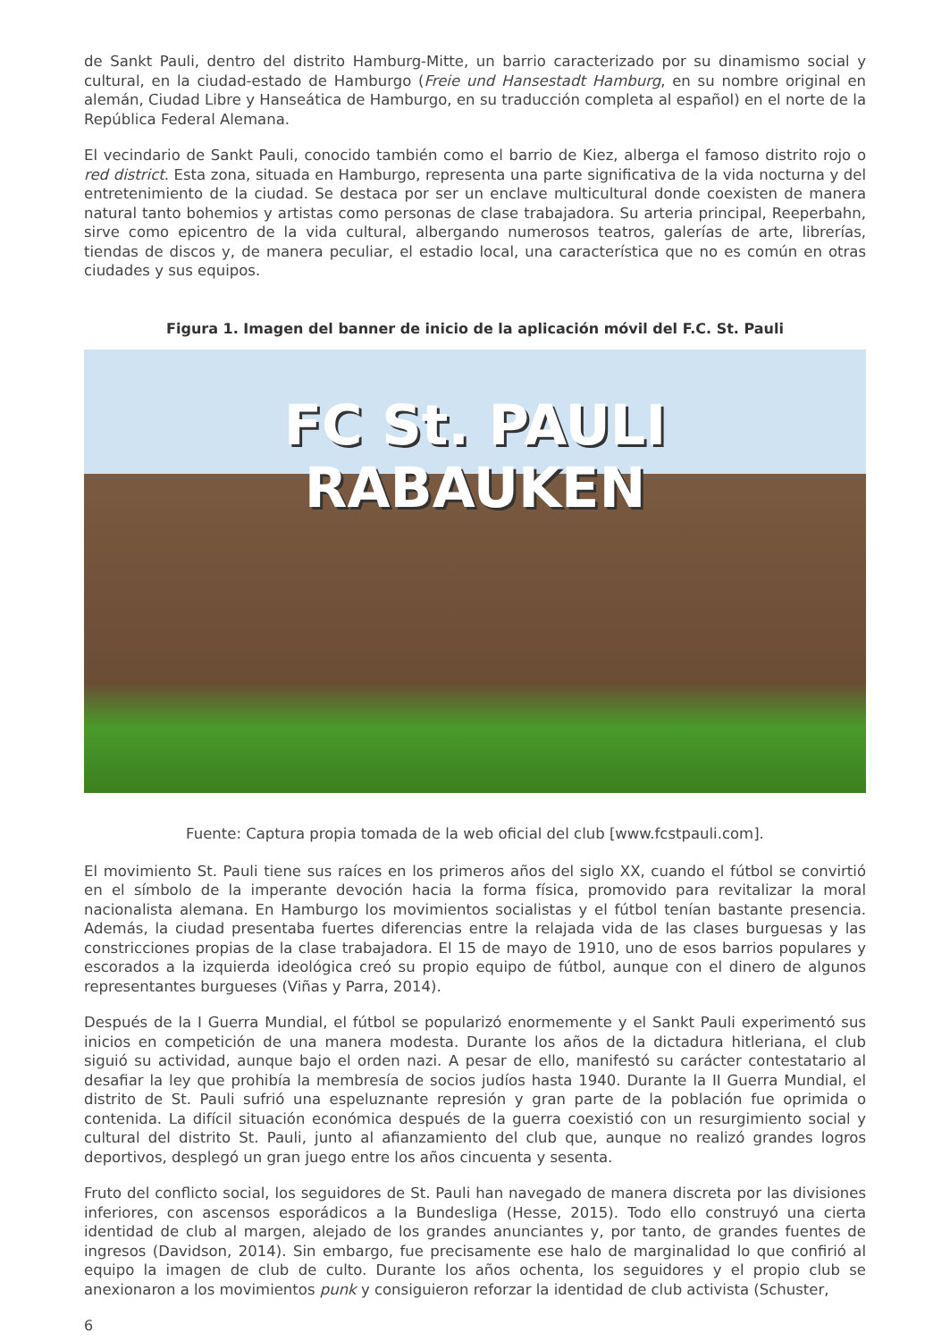de Sankt Pauli, dentro del distrito Hamburg-Mitte, un barrio caracterizado por su dinamismo social y cultural, en la ciudad-estado de Hamburgo (Freie und Hansestadt Hamburg, en su nombre original en alemán, Ciudad Libre y Hanseática de Hamburgo, en su traducción completa al español) en el norte de la República Federal Alemana.
El vecindario de Sankt Pauli, conocido también como el barrio de Kiez, alberga el famoso distrito rojo o red district. Esta zona, situada en Hamburgo, representa una parte significativa de la vida nocturna y del entretenimiento de la ciudad. Se destaca por ser un enclave multicultural donde coexisten de manera natural tanto bohemios y artistas como personas de clase trabajadora. Su arteria principal, Reeperbahn, sirve como epicentro de la vida cultural, albergando numerosos teatros, galerías de arte, librerías, tiendas de discos y, de manera peculiar, el estadio local, una característica que no es común en otras ciudades y sus equipos.
Figura 1. Imagen del banner de inicio de la aplicación móvil del F.C. St. Pauli
FC St. PAULI
RABAUKEN
Fuente: Captura propia tomada de la web oficial del club [www.fcstpauli.com].
El movimiento St. Pauli tiene sus raíces en los primeros años del siglo XX, cuando el fútbol se convirtió en el símbolo de la imperante devoción hacia la forma física, promovido para revitalizar la moral nacionalista alemana. En Hamburgo los movimientos socialistas y el fútbol tenían bastante presencia. Además, la ciudad presentaba fuertes diferencias entre la relajada vida de las clases burguesas y las constricciones propias de la clase trabajadora. El 15 de mayo de 1910, uno de esos barrios populares y escorados a la izquierda ideológica creó su propio equipo de fútbol, aunque con el dinero de algunos representantes burgueses (Viñas y Parra, 2014).
Después de la I Guerra Mundial, el fútbol se popularizó enormemente y el Sankt Pauli experimentó sus inicios en competición de una manera modesta. Durante los años de la dictadura hitleriana, el club siguió su actividad, aunque bajo el orden nazi. A pesar de ello, manifestó su carácter contestatario al desafiar la ley que prohibía la membresía de socios judíos hasta 1940. Durante la II Guerra Mundial, el distrito de St. Pauli sufrió una espeluznante represión y gran parte de la población fue oprimida o contenida. La difícil situación económica después de la guerra coexistió con un resurgimiento social y cultural del distrito St. Pauli, junto al afianzamiento del club que, aunque no realizó grandes logros deportivos, desplegó un gran juego entre los años cincuenta y sesenta.
Fruto del conflicto social, los seguidores de St. Pauli han navegado de manera discreta por las divisiones inferiores, con ascensos esporádicos a la Bundesliga (Hesse, 2015). Todo ello construyó una cierta identidad de club al margen, alejado de los grandes anunciantes y, por tanto, de grandes fuentes de ingresos (Davidson, 2014). Sin embargo, fue precisamente ese halo de marginalidad lo que confirió al equipo la imagen de club de culto. Durante los años ochenta, los seguidores y el propio club se anexionaron a los movimientos punk y consiguieron reforzar la identidad de club activista (Schuster,
6